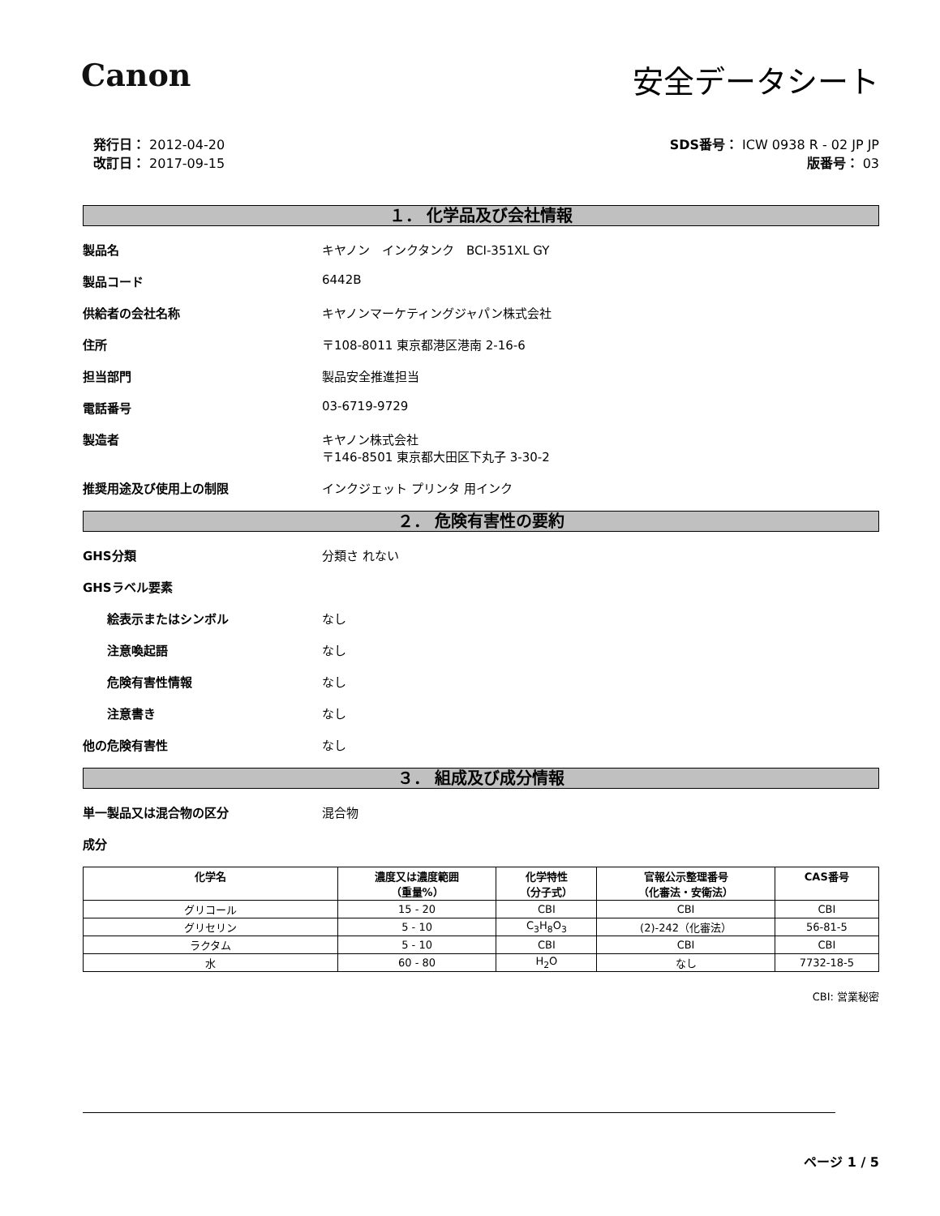Canon 安全データシート
発行日： 2012-04-20
改訂日： 2017-09-15
SDS番号： ICW 0938 R - 02 JP JP
版番号： 03
１． 化学品及び会社情報
製品名 キヤノン　インクタンク　BCI-351XL GY
製品コード 6442B
供給者の会社名称 キヤノンマーケティングジャパン株式会社
住所 〒108-8011 東京都港区港南 2-16-6
担当部門 製品安全推進担当
電話番号 03-6719-9729
製造者 キヤノン株式会社
〒146-8501 東京都大田区下丸子 3-30-2
推奨用途及び使用上の制限 インクジェット プリンタ 用インク
２． 危険有害性の要約
GHS分類 分類さ れない
GHSラベル要素
絵表示またはシンボル なし
注意喚起語 なし
危険有害性情報 なし
注意書き なし
他の危険有害性 なし
３． 組成及び成分情報
単一製品又は混合物の区分 混合物
成分
| 化学名 | 濃度又は濃度範囲 （重量%） | 化学特性 （分子式） | 官報公示整理番号 （化審法・安衛法） | CAS番号 |
| --- | --- | --- | --- | --- |
| グリコール | 15 - 20 | CBI | CBI | CBI |
| グリセリン | 5 - 10 | C<sub>3</sub>H<sub>8</sub>O<sub>3</sub> | (2)-242（化審法） | 56-81-5 |
| ラクタム | 5 - 10 | CBI | CBI | CBI |
| 水 | 60 - 80 | H<sub>2</sub>O | なし | 7732-18-5 |
CBI: 営業秘密
ページ 1 / 5